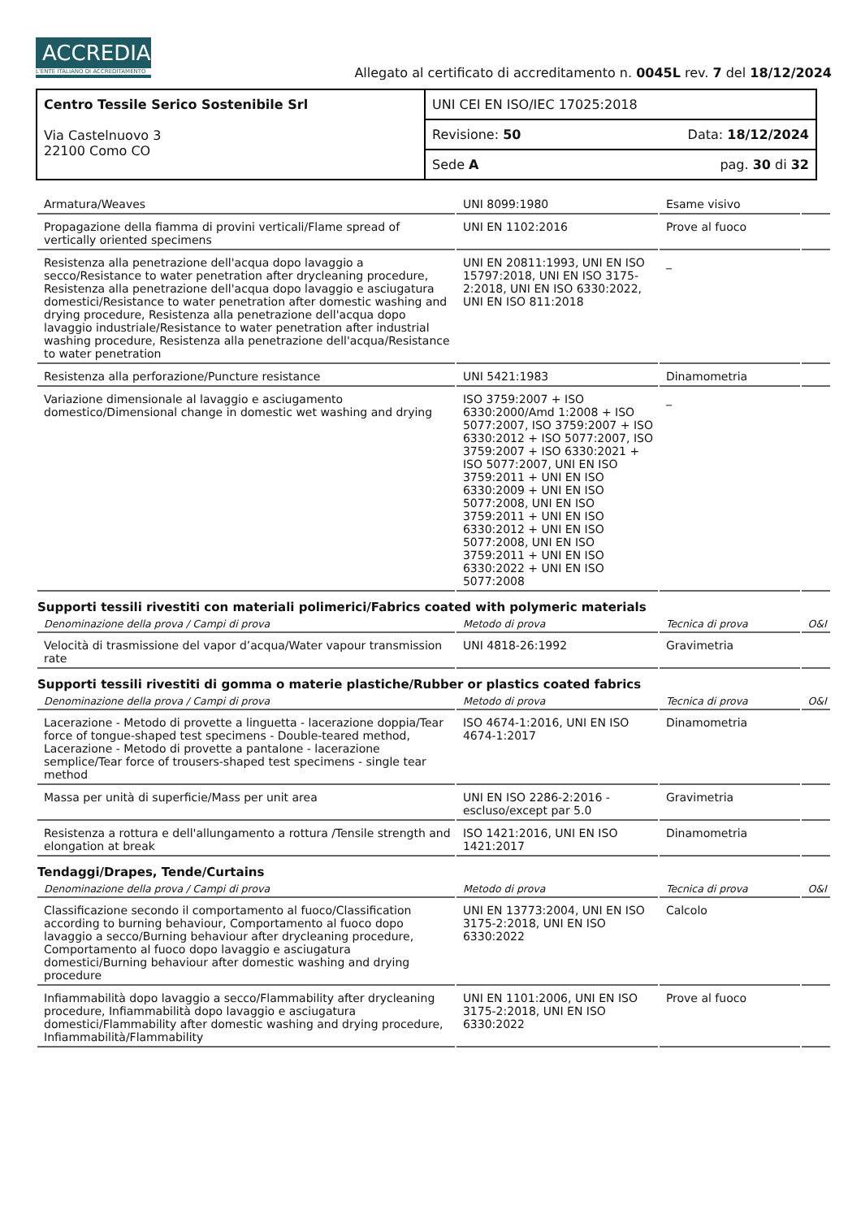ACCREDIA
L'ENTE ITALIANO DI ACCREDITAMENTO
Allegato al certificato di accreditamento n. 0045L rev. 7 del 18/12/2024
| Centro Tessile Serico Sostenibile Srl Via Castelnuovo 3 22100 Como CO | UNI CEI EN ISO/IEC 17025:2018 |
| | Revisione: 50 Data: 18/12/2024 |
| | Sede A pag. 30 di 32 |
| Armatura/Weaves | UNI 8099:1980 | Esame visivo | |
| Propagazione della fiamma di provini verticali/Flame spread of vertically oriented specimens | UNI EN 1102:2016 | Prove al fuoco | |
| Resistenza alla penetrazione dell'acqua dopo lavaggio a secco/Resistance to water penetration after drycleaning procedure, Resistenza alla penetrazione dell'acqua dopo lavaggio e asciugatura domestici/Resistance to water penetration after domestic washing and drying procedure, Resistenza alla penetrazione dell'acqua dopo lavaggio industriale/Resistance to water penetration after industrial washing procedure, Resistenza alla penetrazione dell'acqua/Resistance to water penetration | UNI EN 20811:1993, UNI EN ISO 15797:2018, UNI EN ISO 3175-2:2018, UNI EN ISO 6330:2022, UNI EN ISO 811:2018 | _ | |
| Resistenza alla perforazione/Puncture resistance | UNI 5421:1983 | Dinamometria | |
| Variazione dimensionale al lavaggio e asciugamento domestico/Dimensional change in domestic wet washing and drying | ISO 3759:2007 + ISO 6330:2000/Amd 1:2008 + ISO 5077:2007, ISO 3759:2007 + ISO 6330:2012 + ISO 5077:2007, ISO 3759:2007 + ISO 6330:2021 + ISO 5077:2007, UNI EN ISO 3759:2011 + UNI EN ISO 6330:2009 + UNI EN ISO 5077:2008, UNI EN ISO 3759:2011 + UNI EN ISO 6330:2012 + UNI EN ISO 5077:2008, UNI EN ISO 3759:2011 + UNI EN ISO 6330:2022 + UNI EN ISO 5077:2008 | _ | |
| Supporti tessili rivestiti con materiali polimerici/Fabrics coated with polymeric materials | | | |
| Denominazione della prova / Campi di prova | Metodo di prova | Tecnica di prova | O&I |
| Velocità di trasmissione del vapor d’acqua/Water vapour transmission rate | UNI 4818-26:1992 | Gravimetria | |
| Supporti tessili rivestiti di gomma o materie plastiche/Rubber or plastics coated fabrics | | | |
| Denominazione della prova / Campi di prova | Metodo di prova | Tecnica di prova | O&I |
| Lacerazione - Metodo di provette a linguetta - lacerazione doppia/Tear force of tongue-shaped test specimens - Double-teared method, Lacerazione - Metodo di provette a pantalone - lacerazione semplice/Tear force of trousers-shaped test specimens - single tear method | ISO 4674-1:2016, UNI EN ISO 4674-1:2017 | Dinamometria | |
| Massa per unità di superficie/Mass per unit area | UNI EN ISO 2286-2:2016 - escluso/except par 5.0 | Gravimetria | |
| Resistenza a rottura e dell'allungamento a rottura /Tensile strength and elongation at break | ISO 1421:2016, UNI EN ISO 1421:2017 | Dinamometria | |
| Tendaggi/Drapes, Tende/Curtains | | | |
| Denominazione della prova / Campi di prova | Metodo di prova | Tecnica di prova | O&I |
| Classificazione secondo il comportamento al fuoco/Classification according to burning behaviour, Comportamento al fuoco dopo lavaggio a secco/Burning behaviour after drycleaning procedure, Comportamento al fuoco dopo lavaggio e asciugatura domestici/Burning behaviour after domestic washing and drying procedure | UNI EN 13773:2004, UNI EN ISO 3175-2:2018, UNI EN ISO 6330:2022 | Calcolo | |
| Infiammabilità dopo lavaggio a secco/Flammability after drycleaning procedure, Infiammabilità dopo lavaggio e asciugatura domestici/Flammability after domestic washing and drying procedure, Infiammabilità/Flammability | UNI EN 1101:2006, UNI EN ISO 3175-2:2018, UNI EN ISO 6330:2022 | Prove al fuoco | |